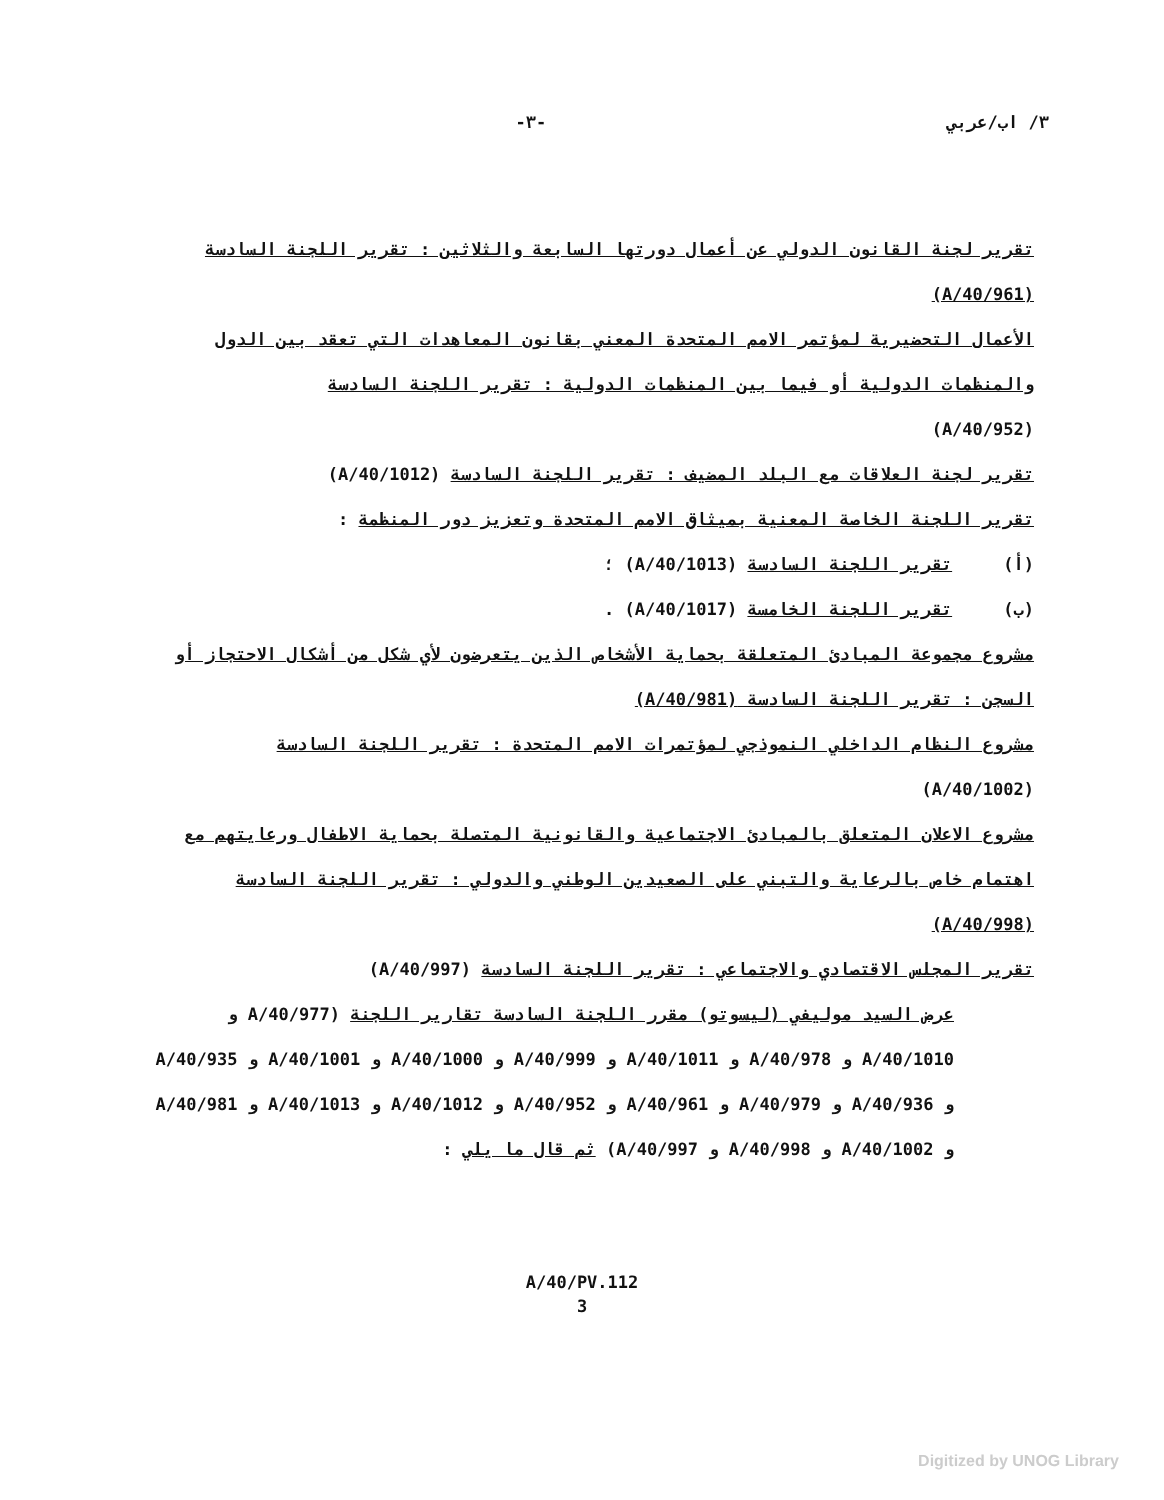٣/ اب/عربي -٣-
تقرير لجنة القانون الدولي عن أعمال دورتها السابعة والثلاثين : تقرير اللجنة السادسة (A/40/961)
الأعمال التحضيرية لمؤتمر الامم المتحدة المعني بقانون المعاهدات التي تعقد بين الدول والمنظمات الدولية أو فيما بين المنظمات الدولية : تقرير اللجنة السادسة
(A/40/952)
تقرير لجنة العلاقات مع البلد المضيف : تقرير اللجنة السادسة (A/40/1012)
تقرير اللجنة الخاصة المعنية بميثاق الامم المتحدة وتعزيز دور المنظمة :
(أ) تقرير اللجنة السادسة (A/40/1013) ؛
(ب) تقرير اللجنة الخامسة (A/40/1017) .
مشروع مجموعة المبادئ المتعلقة بحماية الأشخاص الذين يتعرضون لأي شكل من أشكال الاحتجاز أو السجن : تقرير اللجنة السادسة (A/40/981)
مشروع النظام الداخلي النموذجي لمؤتمرات الامم المتحدة : تقرير اللجنة السادسة
(A/40/1002)
مشروع الاعلان المتعلق بالمبادئ الاجتماعية والقانونية المتصلة بحماية الاطفال ورعايتهم مع اهتمام خاص بالرعاية والتبني على الصعيدين الوطني والدولي : تقرير اللجنة السادسة (A/40/998)
تقرير المجلس الاقتصادي والاجتماعي : تقرير اللجنة السادسة (A/40/997)
عرض السيد موليفي (ليسوتو) مقرر اللجنة السادسة تقارير اللجنة (A/40/977 و A/40/1010 و A/40/978 و A/40/1011 و A/40/999 و A/40/1000 و A/40/1001 و A/40/935 و A/40/936 و A/40/979 و A/40/961 و A/40/952 و A/40/1012 و A/40/1013 و A/40/981 و A/40/1002 و A/40/998 و A/40/997) ثم قال ما يلي :
A/40/PV.112
3
Digitized by UNOG Library